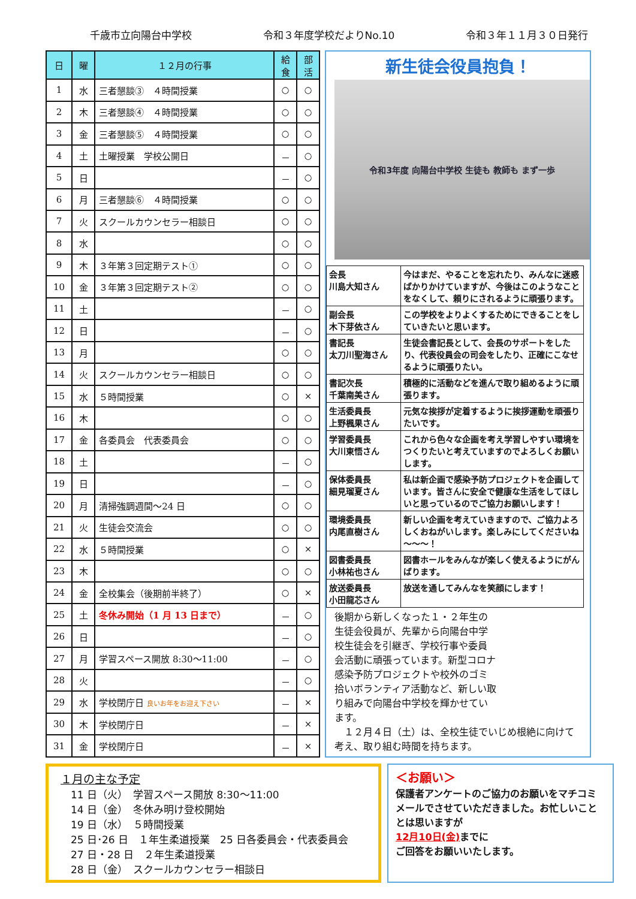千歳市立向陽台中学校 令和３年度学校だよりNo.10 令和３年１１月３０日発行
| 日 | 曜 | １２月の行事 | 給 食 | 部 活 |
| --- | --- | --- | --- | --- |
| 1 | 水 | 三者懇談③ ４時間授業 | ○ | ○ |
| 2 | 木 | 三者懇談④ ４時間授業 | ○ | ○ |
| 3 | 金 | 三者懇談⑤ ４時間授業 | ○ | ○ |
| 4 | 土 | 土曜授業 学校公開日 | － | ○ |
| 5 | 日 | | － | ○ |
| 6 | 月 | 三者懇談⑥ ４時間授業 | ○ | ○ |
| 7 | 火 | スクールカウンセラー相談日 | ○ | ○ |
| 8 | 水 | | ○ | ○ |
| 9 | 木 | ３年第３回定期テスト① | ○ | ○ |
| 10 | 金 | ３年第３回定期テスト② | ○ | ○ |
| 11 | 土 | | － | ○ |
| 12 | 日 | | － | ○ |
| 13 | 月 | | ○ | ○ |
| 14 | 火 | スクールカウンセラー相談日 | ○ | ○ |
| 15 | 水 | ５時間授業 | ○ | × |
| 16 | 木 | | ○ | ○ |
| 17 | 金 | 各委員会 代表委員会 | ○ | ○ |
| 18 | 土 | | － | ○ |
| 19 | 日 | | － | ○ |
| 20 | 月 | 清掃強調週間～24 日 | ○ | ○ |
| 21 | 火 | 生徒会交流会 | ○ | ○ |
| 22 | 水 | ５時間授業 | ○ | × |
| 23 | 木 | | ○ | ○ |
| 24 | 金 | 全校集会（後期前半終了） | ○ | × |
| 25 | 土 | 冬休み開始（1 月 13 日まで） | － | ○ |
| 26 | 日 | | － | ○ |
| 27 | 月 | 学習スペース開放 8:30～11:00 | － | ○ |
| 28 | 火 | | － | ○ |
| 29 | 水 | 学校閉庁日 良いお年をお迎え下さい | － | × |
| 30 | 木 | 学校閉庁日 | － | × |
| 31 | 金 | 学校閉庁日 | － | × |
新生徒会役員抱負！
令和3年度 向陽台中学校 生徒も 教師も まず一歩
| 会長 川島大知さん | 今はまだ、やることを忘れたり、みんなに迷惑ばかりかけていますが、今後はこのようなことをなくして、頼りにされるように頑張ります。 |
| 副会長 木下芽依さん | この学校をよりよくするためにできることをしていきたいと思います。 |
| 書記長 太刀川聖海さん | 生徒会書記長として、会長のサポートをしたり、代表役員会の司会をしたり、正確にこなせるように頑張りたい。 |
| 書記次長 千葉南美さん | 積極的に活動などを進んで取り組めるように頑張ります。 |
| 生活委員長 上野楓果さん | 元気な挨拶が定着するように挨拶運動を頑張りたいです。 |
| 学習委員長 大川東悟さん | これから色々な企画を考え学習しやすい環境をつくりたいと考えていますのでよろしくお願いします。 |
| 保体委員長 細見瑠夏さん | 私は新企画で感染予防プロジェクトを企画しています。皆さんに安全で健康な生活をしてほしいと思っているのでご協力お願いします！ |
| 環境委員長 内尾直樹さん | 新しい企画を考えていきますので、ご協力よろしくおねがいします。楽しみにしてくださいね～～～！ |
| 図書委員長 小林祐也さん | 図書ホールをみんなが楽しく使えるようにがんばります。 |
| 放送委員長 小田龍芯さん | 放送を通してみんなを笑顔にします！ |
後期から新しくなった１・２年生の生徒会役員が、先輩から向陽台中学校生徒会を引継ぎ、学校行事や委員会活動に頑張っています。新型コロナ感染予防プロジェクトや校外のゴミ拾いボランティア活動など、新しい取り組みで向陽台中学校を輝かせています。
　１２月４日（土）は、全校生徒でいじめ根絶に向けて考え、取り組む時間を持ちます。
１月の主な予定
　11 日（火）　学習スペース開放 8:30～11:00
　14 日（金）　冬休み明け登校開始
　19 日（水）　５時間授業
　25 日･26 日　１年生柔道授業　25 日各委員会・代表委員会
　27 日・28 日　２年生柔道授業
　28 日（金）　スクールカウンセラー相談日
＜お願い＞
保護者アンケートのご協力のお願いをマチコミメールでさせていただきました。お忙しいこととは思いますが
12月10日(金) までに
ご回答をお願いいたします。